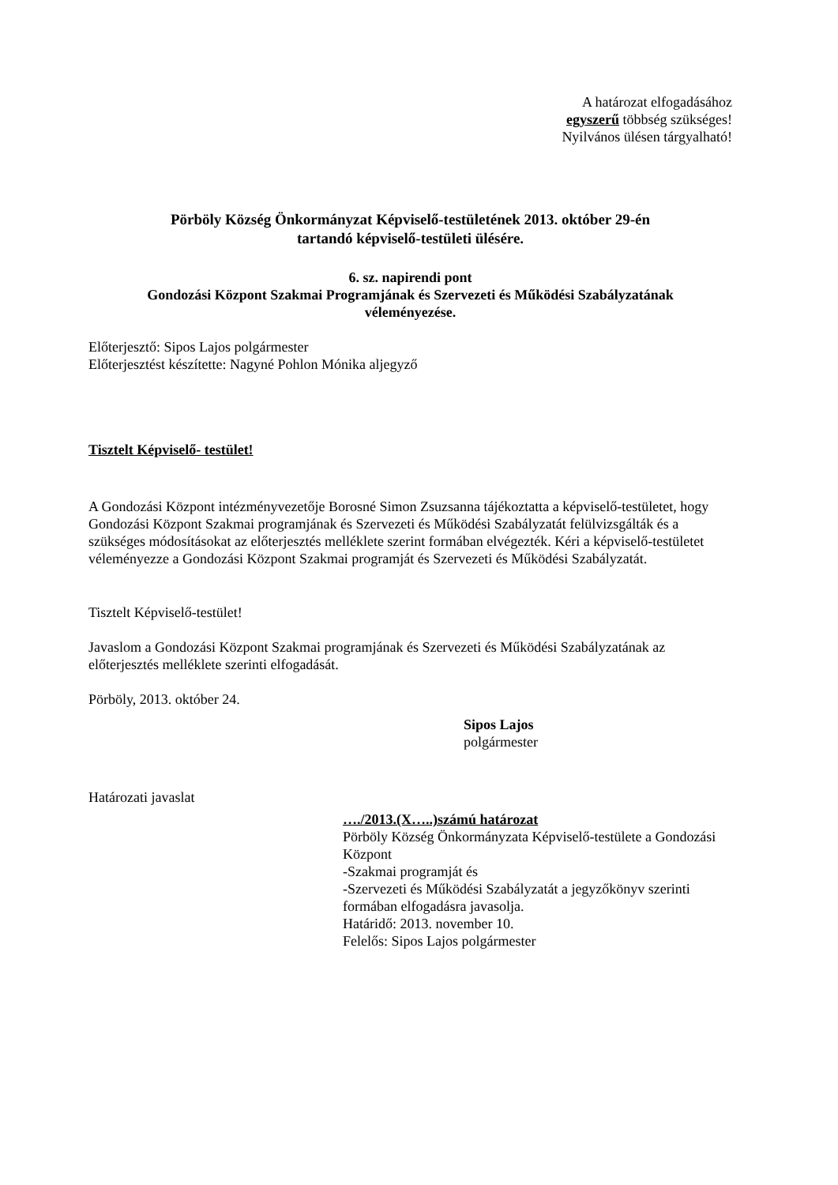A határozat elfogadásához
egyszerű többség szükséges!
Nyilvános ülésen tárgyalható!
Pörböly Község Önkormányzat Képviselő-testületének 2013. október 29-én
tartandó képviselő-testületi ülésére.
6. sz. napirendi pont
Gondozási Központ Szakmai Programjának és Szervezeti és Működési Szabályzatának
véleményezése.
Előterjesztő: Sipos Lajos polgármester
Előterjesztést készítette: Nagyné Pohlon Mónika aljegyző
Tisztelt Képviselő- testület!
A Gondozási Központ intézményvezetője Borosné Simon Zsuzsanna tájékoztatta a képviselő-testületet, hogy Gondozási Központ Szakmai programjának és Szervezeti és Működési Szabályzatát felülvizsgálták és a szükséges módosításokat az előterjesztés melléklete szerint formában elvégezték. Kéri a képviselő-testületet véleményezze a Gondozási Központ Szakmai programját és Szervezeti és Működési Szabályzatát.
Tisztelt Képviselő-testület!
Javaslom a Gondozási Központ Szakmai programjának és Szervezeti és Működési Szabályzatának az előterjesztés melléklete szerinti elfogadását.
Pörböly, 2013. október 24.
Sipos Lajos
polgármester
Határozati javaslat
…./2013.(X…..)számú határozat
Pörböly Község Önkormányzata Képviselő-testülete a Gondozási Központ
-Szakmai programját és
-Szervezeti és Működési Szabályzatát a jegyzőkönyv szerinti formában elfogadásra javasolja.
Határidő: 2013. november 10.
Felelős: Sipos Lajos polgármester